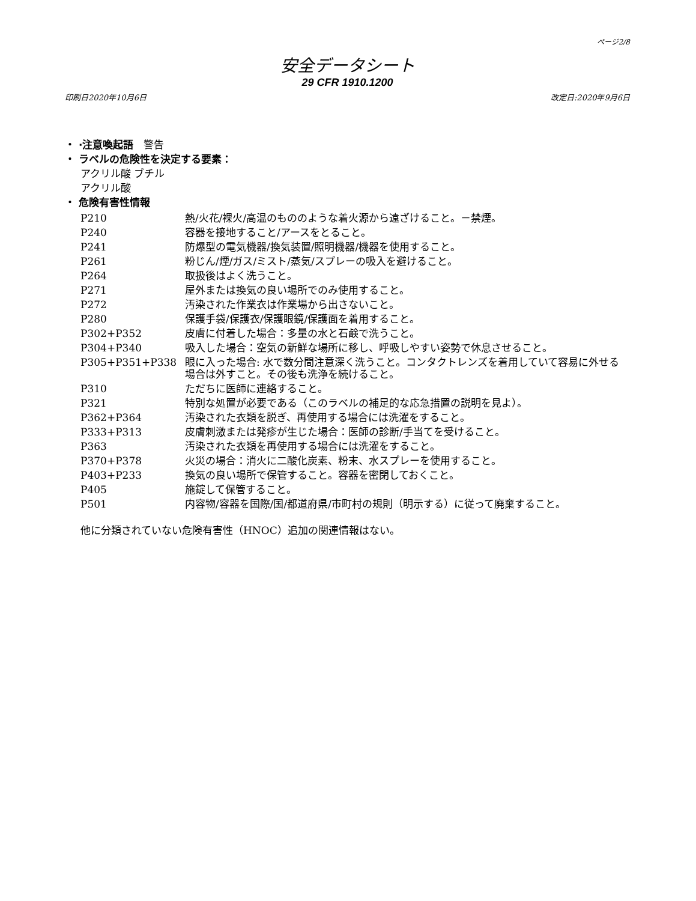ページ2/8
安全データシート
29 CFR 1910.1200
印刷日2020年10月6日 改定日:2020年9月6日
・ ·注意喚起語　警告
・ ラベルの危険性を決定する要素：
アクリル酸 ブチル
アクリル酸
・ 危険有害性情報
| P210 | 熱/火花/裸火/高温のもののような着火源から遠ざけること。－禁煙。 |
| P240 | 容器を接地すること/アースをとること。 |
| P241 | 防爆型の電気機器/換気装置/照明機器/機器を使用すること。 |
| P261 | 粉じん/煙/ガス/ミスト/蒸気/スプレーの吸入を避けること。 |
| P264 | 取扱後はよく洗うこと。 |
| P271 | 屋外または換気の良い場所でのみ使用すること。 |
| P272 | 汚染された作業衣は作業場から出さないこと。 |
| P280 | 保護手袋/保護衣/保護眼鏡/保護面を着用すること。 |
| P302+P352 | 皮膚に付着した場合：多量の水と石鹸で洗うこと。 |
| P304+P340 | 吸入した場合：空気の新鮮な場所に移し、呼吸しやすい姿勢で休息させること。 |
| P305+P351+P338 | 眼に入った場合: 水で数分間注意深く洗うこと。コンタクトレンズを着用していて容易に外せる場合は外すこと。その後も洗浄を続けること。 |
| P310 | ただちに医師に連絡すること。 |
| P321 | 特別な処置が必要である（このラベルの補足的な応急措置の説明を見よ）。 |
| P362+P364 | 汚染された衣類を脱ぎ、再使用する場合には洗濯をすること。 |
| P333+P313 | 皮膚刺激または発疹が生じた場合：医師の診断/手当てを受けること。 |
| P363 | 汚染された衣類を再使用する場合には洗濯をすること。 |
| P370+P378 | 火災の場合：消火に二酸化炭素、粉末、水スプレーを使用すること。 |
| P403+P233 | 換気の良い場所で保管すること。容器を密閉しておくこと。 |
| P405 | 施錠して保管すること。 |
| P501 | 内容物/容器を国際/国/都道府県/市町村の規則（明示する）に従って廃棄すること。 |
他に分類されていない危険有害性（HNOC）追加の関連情報はない。